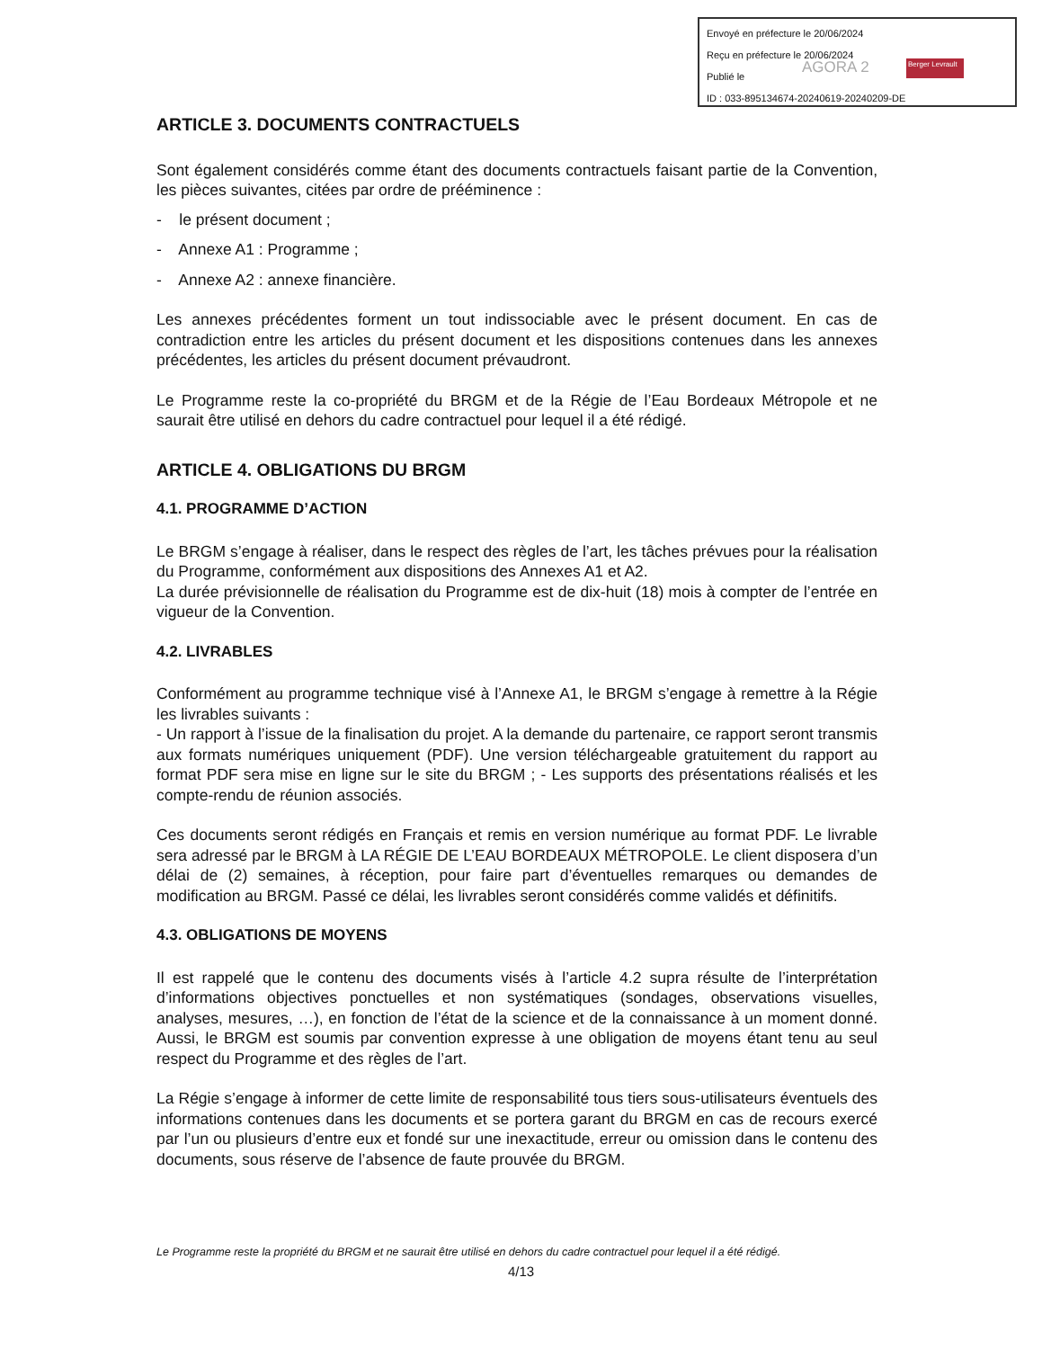Envoyé en préfecture le 20/06/2024
Reçu en préfecture le 20/06/2024
Publié le
ID : 033-895134674-20240619-20240209-DE
AGORA 2 Berger Levrault
ARTICLE 3. DOCUMENTS CONTRACTUELS
Sont également considérés comme étant des documents contractuels faisant partie de la Convention, les pièces suivantes, citées par ordre de prééminence :
- le présent document ;
- Annexe A1 : Programme ;
- Annexe A2 : annexe financière.
Les annexes précédentes forment un tout indissociable avec le présent document. En cas de contradiction entre les articles du présent document et les dispositions contenues dans les annexes précédentes, les articles du présent document prévaudront.
Le Programme reste la co-propriété du BRGM et de la Régie de l’Eau Bordeaux Métropole et ne saurait être utilisé en dehors du cadre contractuel pour lequel il a été rédigé.
ARTICLE 4. OBLIGATIONS DU BRGM
4.1. PROGRAMME D’ACTION
Le BRGM s’engage à réaliser, dans le respect des règles de l’art, les tâches prévues pour la réalisation du Programme, conformément aux dispositions des Annexes A1 et A2.
La durée prévisionnelle de réalisation du Programme est de dix-huit (18) mois à compter de l’entrée en vigueur de la Convention.
4.2. LIVRABLES
Conformément au programme technique visé à l’Annexe A1, le BRGM s’engage à remettre à la Régie les livrables suivants :
- Un rapport à l’issue de la finalisation du projet. A la demande du partenaire, ce rapport seront transmis aux formats numériques uniquement (PDF). Une version téléchargeable gratuitement du rapport au format PDF sera mise en ligne sur le site du BRGM ; - Les supports des présentations réalisés et les compte-rendu de réunion associés.
Ces documents seront rédigés en Français et remis en version numérique au format PDF. Le livrable sera adressé par le BRGM à LA RÉGIE DE L’EAU BORDEAUX MÉTROPOLE. Le client disposera d’un délai de (2) semaines, à réception, pour faire part d’éventuelles remarques ou demandes de modification au BRGM. Passé ce délai, les livrables seront considérés comme validés et définitifs.
4.3. OBLIGATIONS DE MOYENS
Il est rappelé que le contenu des documents visés à l’article 4.2 supra résulte de l’interprétation d’informations objectives ponctuelles et non systématiques (sondages, observations visuelles, analyses, mesures, …), en fonction de l’état de la science et de la connaissance à un moment donné. Aussi, le BRGM est soumis par convention expresse à une obligation de moyens étant tenu au seul respect du Programme et des règles de l’art.
La Régie s’engage à informer de cette limite de responsabilité tous tiers sous-utilisateurs éventuels des informations contenues dans les documents et se portera garant du BRGM en cas de recours exercé par l’un ou plusieurs d’entre eux et fondé sur une inexactitude, erreur ou omission dans le contenu des documents, sous réserve de l’absence de faute prouvée du BRGM.
Le Programme reste la propriété du BRGM et ne saurait être utilisé en dehors du cadre contractuel pour lequel il a été rédigé.
4/13